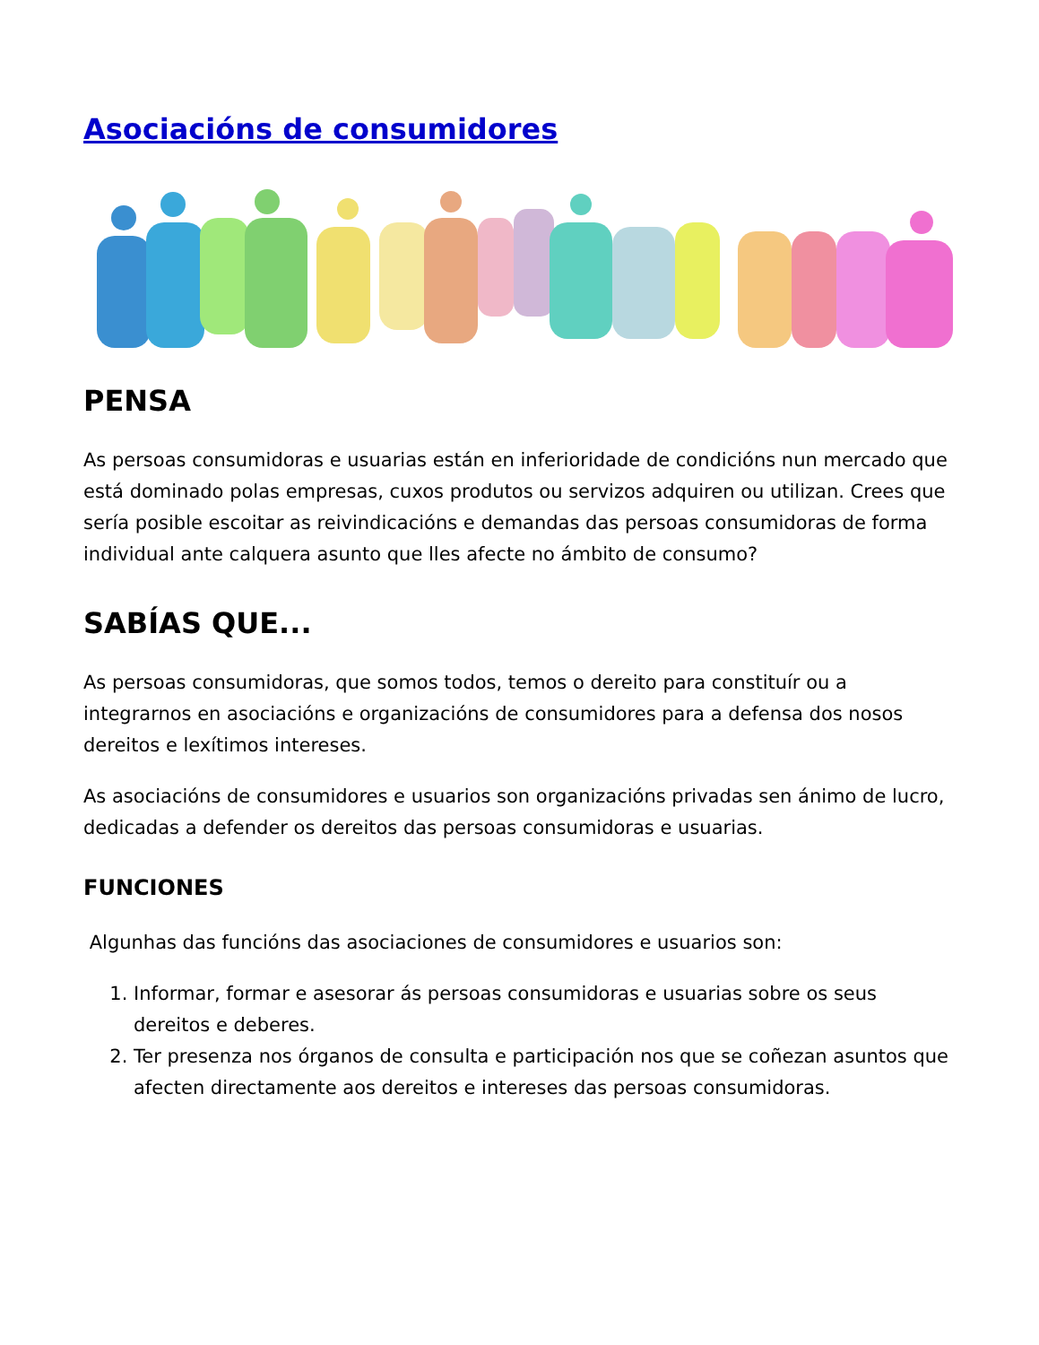Asociacións de consumidores
PENSA
As persoas consumidoras e usuarias están en inferioridade de condicións nun mercado que está dominado polas empresas, cuxos produtos ou servizos adquiren ou utilizan. Crees que sería posible escoitar as reivindicacións e demandas das persoas consumidoras de forma individual ante calquera asunto que lles afecte no ámbito de consumo?
SABÍAS QUE...
As persoas consumidoras, que somos todos, temos o dereito para constituír ou a integrarnos en asociacións e organizacións de consumidores para a defensa dos nosos dereitos e lexítimos intereses.
As asociacións de consumidores e usuarios son organizacións privadas sen ánimo de lucro, dedicadas a defender os dereitos das persoas consumidoras e usuarias.
FUNCIONES
Algunhas das funcións das asociaciones de consumidores e usuarios son:
1. Informar, formar e asesorar ás persoas consumidoras e usuarias sobre os seus dereitos e deberes.
2. Ter presenza nos órganos de consulta e participación nos que se coñezan asuntos que afecten directamente aos dereitos e intereses das persoas consumidoras.